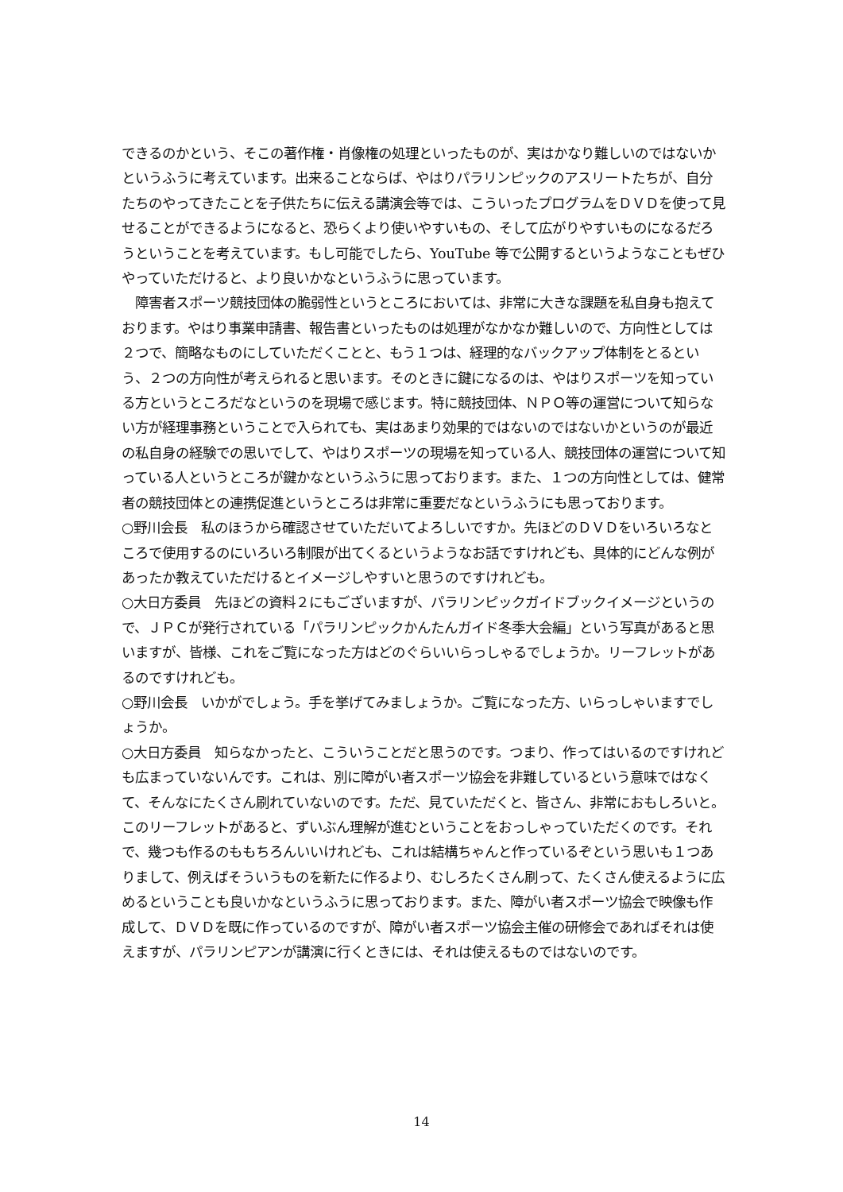できるのかという、そこの著作権・肖像権の処理といったものが、実はかなり難しいのではないかというふうに考えています。出来ることならば、やはりパラリンピックのアスリートたちが、自分たちのやってきたことを子供たちに伝える講演会等では、こういったプログラムをＤＶＤを使って見せることができるようになると、恐らくより使いやすいもの、そして広がりやすいものになるだろうということを考えています。もし可能でしたら、YouTube 等で公開するというようなこともぜひやっていただけると、より良いかなというふうに思っています。
　障害者スポーツ競技団体の脆弱性というところにおいては、非常に大きな課題を私自身も抱えております。やはり事業申請書、報告書といったものは処理がなかなか難しいので、方向性としては２つで、簡略なものにしていただくことと、もう１つは、経理的なバックアップ体制をとるという、２つの方向性が考えられると思います。そのときに鍵になるのは、やはりスポーツを知っている方というところだなというのを現場で感じます。特に競技団体、ＮＰＯ等の運営について知らない方が経理事務ということで入られても、実はあまり効果的ではないのではないかというのが最近の私自身の経験での思いでして、やはりスポーツの現場を知っている人、競技団体の運営について知っている人というところが鍵かなというふうに思っております。また、１つの方向性としては、健常者の競技団体との連携促進というところは非常に重要だなというふうにも思っております。
○野川会長　私のほうから確認させていただいてよろしいですか。先ほどのＤＶＤをいろいろなところで使用するのにいろいろ制限が出てくるというようなお話ですけれども、具体的にどんな例があったか教えていただけるとイメージしやすいと思うのですけれども。
○大日方委員　先ほどの資料２にもございますが、パラリンピックガイドブックイメージというので、ＪＰＣが発行されている「パラリンピックかんたんガイド冬季大会編」という写真があると思いますが、皆様、これをご覧になった方はどのぐらいいらっしゃるでしょうか。リーフレットがあるのですけれども。
○野川会長　いかがでしょう。手を挙げてみましょうか。ご覧になった方、いらっしゃいますでしょうか。
○大日方委員　知らなかったと、こういうことだと思うのです。つまり、作ってはいるのですけれども広まっていないんです。これは、別に障がい者スポーツ協会を非難しているという意味ではなくて、そんなにたくさん刷れていないのです。ただ、見ていただくと、皆さん、非常におもしろいと。このリーフレットがあると、ずいぶん理解が進むということをおっしゃっていただくのです。それで、幾つも作るのももちろんいいけれども、これは結構ちゃんと作っているぞという思いも１つありまして、例えばそういうものを新たに作るより、むしろたくさん刷って、たくさん使えるように広めるということも良いかなというふうに思っております。また、障がい者スポーツ協会で映像も作成して、ＤＶＤを既に作っているのですが、障がい者スポーツ協会主催の研修会であればそれは使えますが、パラリンピアンが講演に行くときには、それは使えるものではないのです。
14